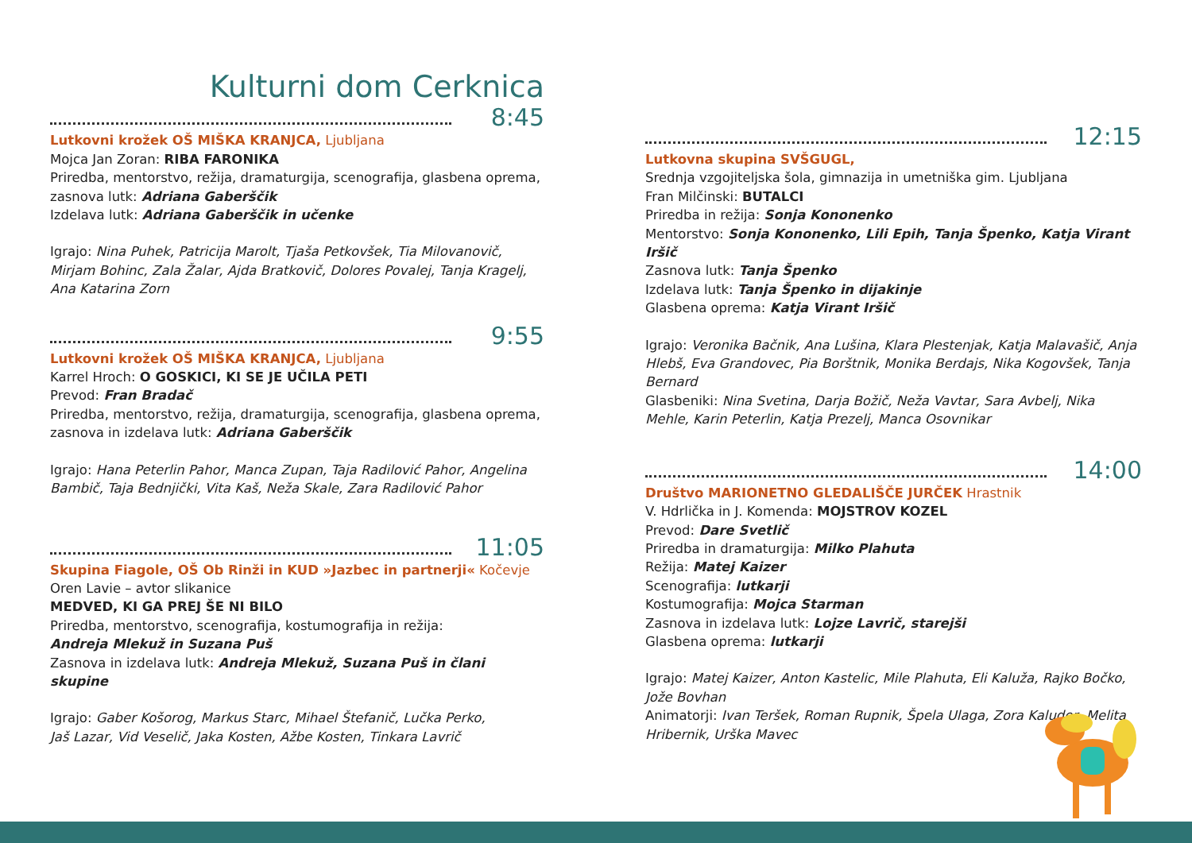Kulturni dom Cerknica
8:45
Lutkovni krožek OŠ MIŠKA KRANJCA, Ljubljana
Mojca Jan Zoran: RIBA FARONIKA
Priredba, mentorstvo, režija, dramaturgija, scenografija, glasbena oprema, zasnova lutk: Adriana Gaberščik
Izdelava lutk: Adriana Gaberščik in učenke
Igrajo: Nina Puhek, Patricija Marolt, Tjaša Petkovšek, Tia Milovanovič, Mirjam Bohinc, Zala Žalar, Ajda Bratkovič, Dolores Povalej, Tanja Kragelj, Ana Katarina Zorn
9:55
Lutkovni krožek OŠ MIŠKA KRANJCA, Ljubljana
Karrel Hroch: O GOSKICI, KI SE JE UČILA PETI
Prevod: Fran Bradač
Priredba, mentorstvo, režija, dramaturgija, scenografija, glasbena oprema, zasnova in izdelava lutk: Adriana Gaberščik
Igrajo: Hana Peterlin Pahor, Manca Zupan, Taja Radilović Pahor, Angelina Bambič, Taja Bednjički, Vita Kaš, Neža Skale, Zara Radilović Pahor
11:05
Skupina Fiagole, OŠ Ob Rinži in KUD »Jazbec in partnerji« Kočevje
Oren Lavie – avtor slikanice
MEDVED, KI GA PREJ ŠE NI BILO
Priredba, mentorstvo, scenografija, kostumografija in režija:
Andreja Mlekuž in Suzana Puš
Zasnova in izdelava lutk: Andreja Mlekuž, Suzana Puš in člani skupine
Igrajo: Gaber Košorog, Markus Starc, Mihael Štefanič, Lučka Perko,
Jaš Lazar, Vid Veselič, Jaka Kosten, Ažbe Kosten, Tinkara Lavrič
12:15
Lutkovna skupina SVŠGUGL,
Srednja vzgojiteljska šola, gimnazija in umetniška gim. Ljubljana
Fran Milčinski: BUTALCI
Priredba in režija: Sonja Kononenko
Mentorstvo: Sonja Kononenko, Lili Epih, Tanja Špenko, Katja Virant Iršič
Zasnova lutk: Tanja Špenko
Izdelava lutk: Tanja Špenko in dijakinje
Glasbena oprema: Katja Virant Iršič
Igrajo: Veronika Bačnik, Ana Lušina, Klara Plestenjak, Katja Malavašič, Anja Hlebš, Eva Grandovec, Pia Borštnik, Monika Berdajs, Nika Kogovšek, Tanja Bernard
Glasbeniki: Nina Svetina, Darja Božič, Neža Vavtar, Sara Avbelj, Nika Mehle, Karin Peterlin, Katja Prezelj, Manca Osovnikar
14:00
Društvo MARIONETNO GLEDALIŠČE JURČEK Hrastnik
V. Hdrlička in J. Komenda: MOJSTROV KOZEL
Prevod: Dare Svetlič
Priredba in dramaturgija: Milko Plahuta
Režija: Matej Kaizer
Scenografija: lutkarji
Kostumografija: Mojca Starman
Zasnova in izdelava lutk: Lojze Lavrič, starejši
Glasbena oprema: lutkarji
Igrajo: Matej Kaizer, Anton Kastelic, Mile Plahuta, Eli Kaluža, Rajko Bočko, Jože Bovhan
Animatorji: Ivan Teršek, Roman Rupnik, Špela Ulaga, Zora Kaluder, Melita Hribernik, Urška Mavec